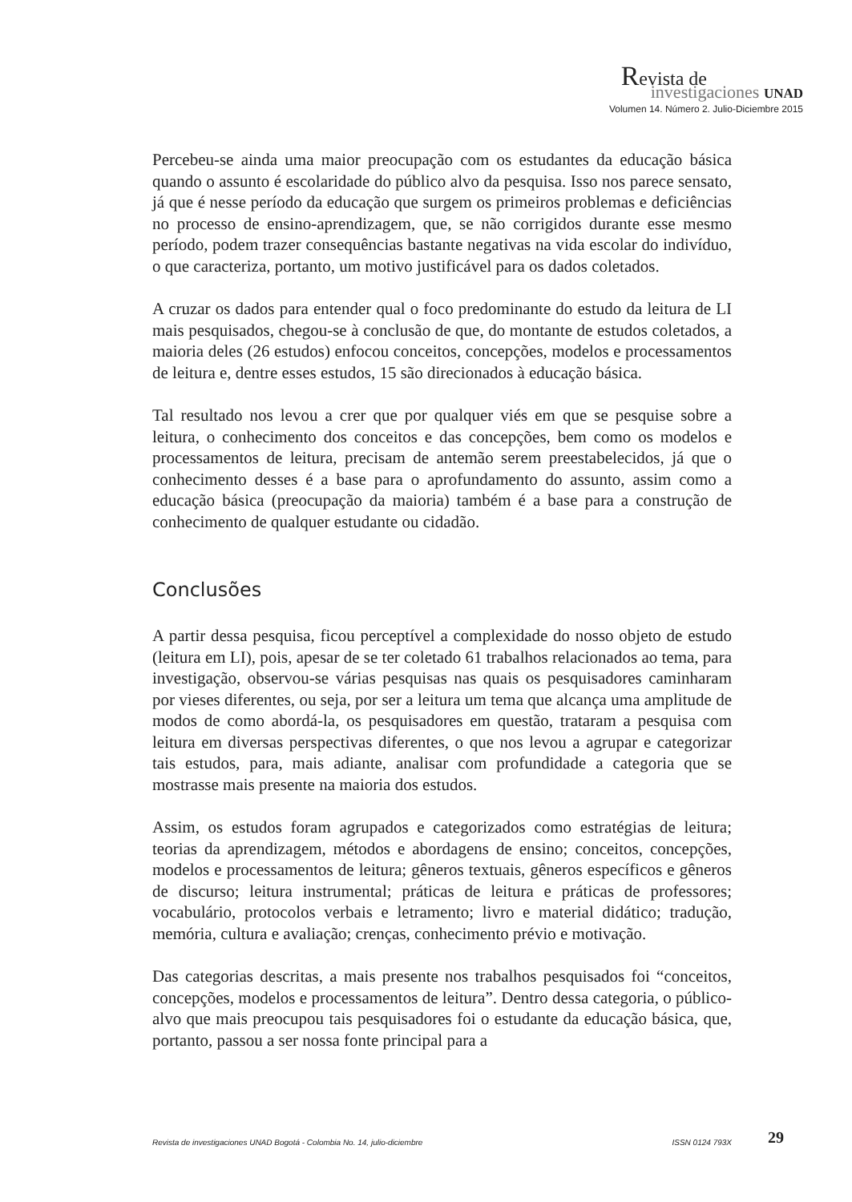Revista de
investigaciones UNAD
Volumen 14. Número 2. Julio-Diciembre 2015
Percebeu-se ainda uma maior preocupação com os estudantes da educação básica quando o assunto é escolaridade do público alvo da pesquisa. Isso nos parece sensato, já que é nesse período da educação que surgem os primeiros problemas e deficiências no processo de ensino-aprendizagem, que, se não corrigidos durante esse mesmo período, podem trazer consequências bastante negativas na vida escolar do indivíduo, o que caracteriza, portanto, um motivo justificável para os dados coletados.
A cruzar os dados para entender qual o foco predominante do estudo da leitura de LI mais pesquisados, chegou-se à conclusão de que, do montante de estudos coletados, a maioria deles (26 estudos) enfocou conceitos, concepções, modelos e processamentos de leitura e, dentre esses estudos, 15 são direcionados à educação básica.
Tal resultado nos levou a crer que por qualquer viés em que se pesquise sobre a leitura, o conhecimento dos conceitos e das concepções, bem como os modelos e processamentos de leitura, precisam de antemão serem preestabelecidos, já que o conhecimento desses é a base para o aprofundamento do assunto, assim como a educação básica (preocupação da maioria) também é a base para a construção de conhecimento de qualquer estudante ou cidadão.
Conclusões
A partir dessa pesquisa, ficou perceptível a complexidade do nosso objeto de estudo (leitura em LI), pois, apesar de se ter coletado 61 trabalhos relacionados ao tema, para investigação, observou-se várias pesquisas nas quais os pesquisadores caminharam por vieses diferentes, ou seja, por ser a leitura um tema que alcança uma amplitude de modos de como abordá-la, os pesquisadores em questão, trataram a pesquisa com leitura em diversas perspectivas diferentes, o que nos levou a agrupar e categorizar tais estudos, para, mais adiante, analisar com profundidade a categoria que se mostrasse mais presente na maioria dos estudos.
Assim, os estudos foram agrupados e categorizados como estratégias de leitura; teorias da aprendizagem, métodos e abordagens de ensino; conceitos, concepções, modelos e processamentos de leitura; gêneros textuais, gêneros específicos e gêneros de discurso; leitura instrumental; práticas de leitura e práticas de professores; vocabulário, protocolos verbais e letramento; livro e material didático; tradução, memória, cultura e avaliação; crenças, conhecimento prévio e motivação.
Das categorias descritas, a mais presente nos trabalhos pesquisados foi “conceitos, concepções, modelos e processamentos de leitura”. Dentro dessa categoria, o público-alvo que mais preocupou tais pesquisadores foi o estudante da educação básica, que, portanto, passou a ser nossa fonte principal para a
Revista de investigaciones UNAD Bogotá - Colombia No. 14, julio-diciembre ISSN 0124 793X 29